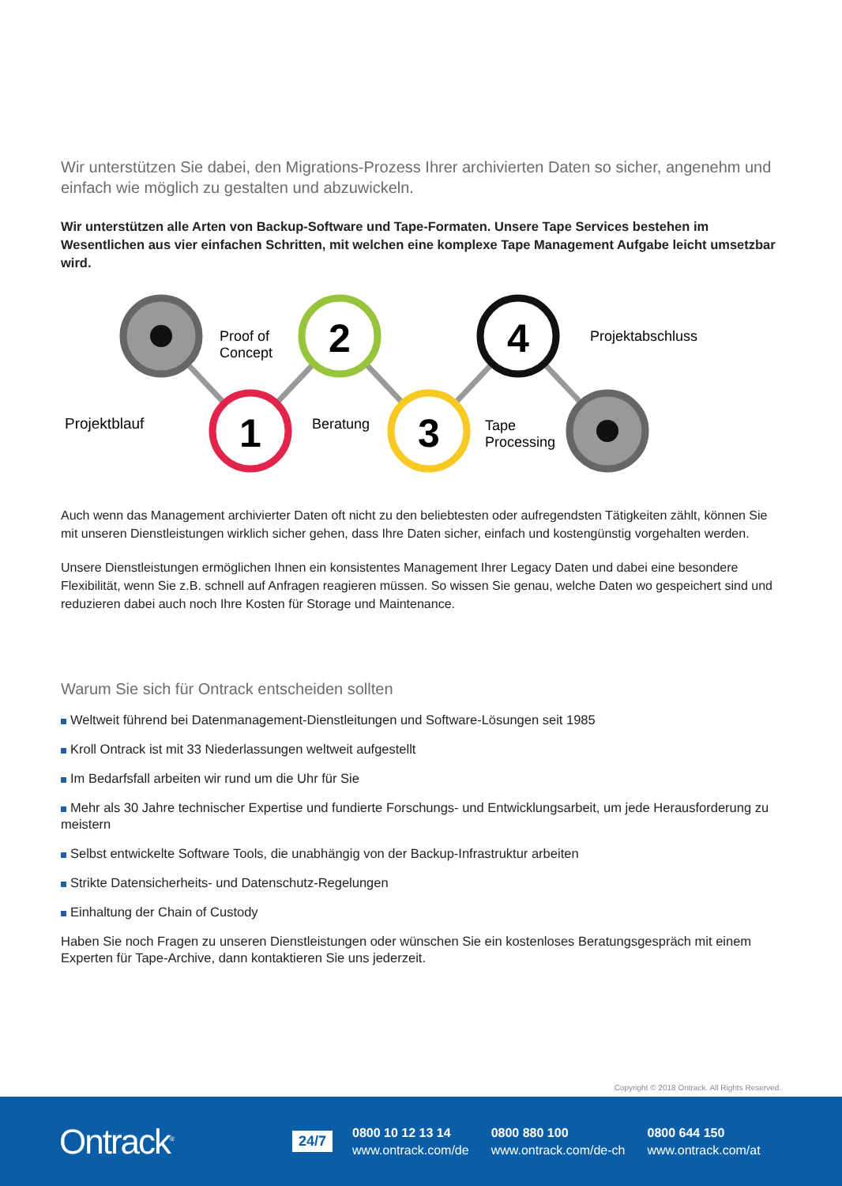Wir unterstützen Sie dabei, den Migrations-Prozess Ihrer archivierten Daten so sicher, angenehm und einfach wie möglich zu gestalten und abzuwickeln.
Wir unterstützen alle Arten von Backup-Software und Tape-Formaten. Unsere Tape Services bestehen im Wesentlichen aus vier einfachen Schritten, mit welchen eine komplexe Tape Management Aufgabe leicht umsetzbar wird.
1
2
3
4
Projektblauf
Proof of
Concept
Beratung
Tape
Processing
Projektabschluss
Auch wenn das Management archivierter Daten oft nicht zu den beliebtesten oder aufregendsten Tätigkeiten zählt, können Sie mit unseren Dienstleistungen wirklich sicher gehen, dass Ihre Daten sicher, einfach und kostengünstig vorgehalten werden.
Unsere Dienstleistungen ermöglichen Ihnen ein konsistentes Management Ihrer Legacy Daten und dabei eine besondere Flexibilität, wenn Sie z.B. schnell auf Anfragen reagieren müssen. So wissen Sie genau, welche Daten wo gespeichert sind und reduzieren dabei auch noch Ihre Kosten für Storage und Maintenance.
Warum Sie sich für Ontrack entscheiden sollten
Weltweit führend bei Datenmanagement-Dienstleitungen und Software-Lösungen seit 1985
Kroll Ontrack ist mit 33 Niederlassungen weltweit aufgestellt
Im Bedarfsfall arbeiten wir rund um die Uhr für Sie
Mehr als 30 Jahre technischer Expertise und fundierte Forschungs- und Entwicklungsarbeit, um jede Herausforderung zu meistern
Selbst entwickelte Software Tools, die unabhängig von der Backup-Infrastruktur arbeiten
Strikte Datensicherheits- und Datenschutz-Regelungen
Einhaltung der Chain of Custody
Haben Sie noch Fragen zu unseren Dienstleistungen oder wünschen Sie ein kostenloses Beratungsgespräch mit einem Experten für Tape-Archive, dann kontaktieren Sie uns jederzeit.
Copyright © 2018 Ontrack. All Rights Reserved.
Ontrack<sup>®</sup>
24/7
0800 10 12 13 14
www.ontrack.com/de
0800 880 100
www.ontrack.com/de-ch
0800 644 150
www.ontrack.com/at